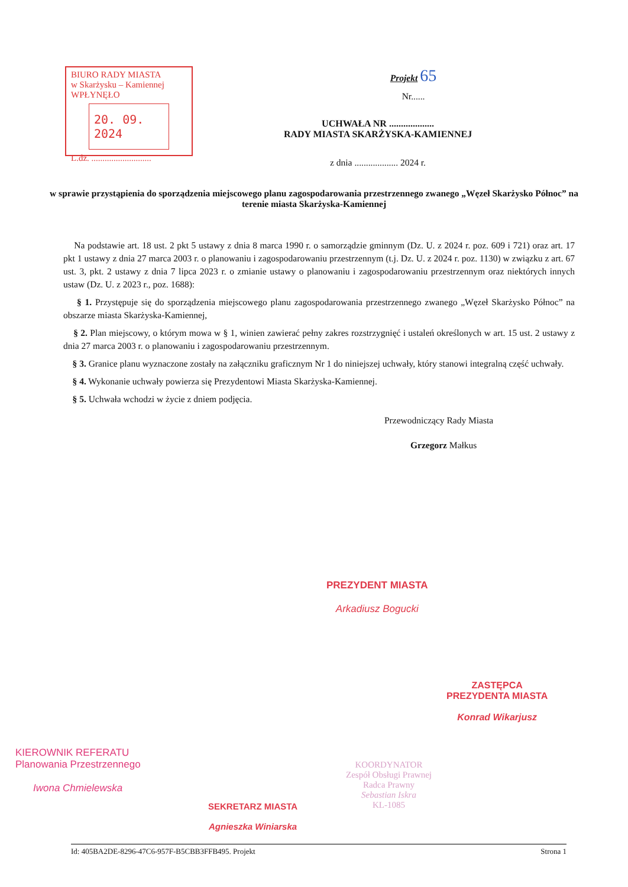BIURO RADY MIASTA
w Skarżysku – Kamiennej
WPŁYNĘŁO
20. 09. 2024
L.dz. ...........................
Projekt 65
Nr......
UCHWAŁA NR ...................
RADY MIASTA SKARŻYSKA-KAMIENNEJ
z dnia ................... 2024 r.
w sprawie przystąpienia do sporządzenia miejscowego planu zagospodarowania przestrzennego zwanego „Węzeł Skarżysko Północ” na terenie miasta Skarżyska-Kamiennej
Na podstawie art. 18 ust. 2 pkt 5 ustawy z dnia 8 marca 1990 r. o samorządzie gminnym (Dz. U. z 2024 r. poz. 609 i 721) oraz art. 17 pkt 1 ustawy z dnia 27 marca 2003 r. o planowaniu i zagospodarowaniu przestrzennym (t.j. Dz. U. z 2024 r. poz. 1130) w związku z art. 67 ust. 3, pkt. 2 ustawy z dnia 7 lipca 2023 r. o zmianie ustawy o planowaniu i zagospodarowaniu przestrzennym oraz niektórych innych ustaw (Dz. U. z 2023 r., poz. 1688):
§ 1. Przystępuje się do sporządzenia miejscowego planu zagospodarowania przestrzennego zwanego „Węzeł Skarżysko Północ” na obszarze miasta Skarżyska-Kamiennej,
§ 2. Plan miejscowy, o którym mowa w § 1, winien zawierać pełny zakres rozstrzygnięć i ustaleń określonych w art. 15 ust. 2 ustawy z dnia 27 marca 2003 r. o planowaniu i zagospodarowaniu przestrzennym.
§ 3. Granice planu wyznaczone zostały na załączniku graficznym Nr 1 do niniejszej uchwały, który stanowi integralną część uchwały.
§ 4. Wykonanie uchwały powierza się Prezydentowi Miasta Skarżyska-Kamiennej.
§ 5. Uchwała wchodzi w życie z dniem podjęcia.
Przewodniczący Rady Miasta
Grzegorz Małkus
PREZYDENT MIASTA
Arkadiusz Bogucki
ZASTĘPCA
PREZYDENTA MIASTA
Konrad Wikarjusz
KIEROWNIK REFERATU
Planowania Przestrzennego
Iwona Chmielewska
SEKRETARZ MIASTA
Agnieszka Winiarska
KOORDYNATOR
Zespół Obsługi Prawnej
Radca Prawny
Sebastian Iskra
KL-1085
Id: 405BA2DE-8296-47C6-957F-B5CBB3FFB495. Projekt Strona 1